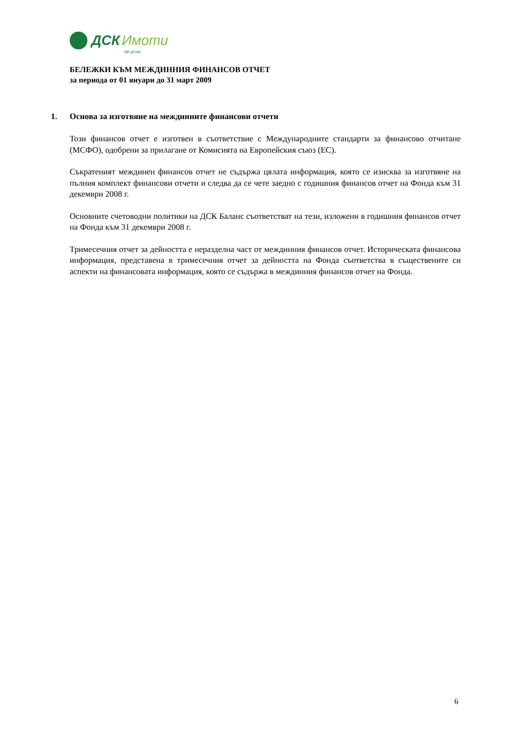ДСК Имоти
otp group
БЕЛЕЖКИ КЪМ МЕЖДИННИЯ ФИНАНСОВ ОТЧЕТ
за периода от 01 януари до 31 март 2009
1. Основа за изготвяне на междинните финансови отчети
Този финансов отчет е изготвен в съответствие с Международните стандарти за финансово отчитане (МСФО), одобрени за прилагане от Комисията на Европейския съюз (ЕС).
Съкратеният междинен финансов отчет не съдържа цялата информация, която се изисква за изготвяне на пълния комплект финансови отчети и следва да се чете заедно с годишния финансов отчет на Фонда към 31 декември 2008 г.
Основните счетоводни политики на ДСК Баланс съответстват на тези, изложени в годишния финансов отчет на Фонда към 31 декември 2008 г.
Тримесечния отчет за дейността е неразделна част от междинния финансов отчет. Историческата финансова информация, представена в тримесечния отчет за дейността на Фонда съответства в съществените си аспекти на финансовата информация, която се съдържа в междинния финансов отчет на Фонда.
6